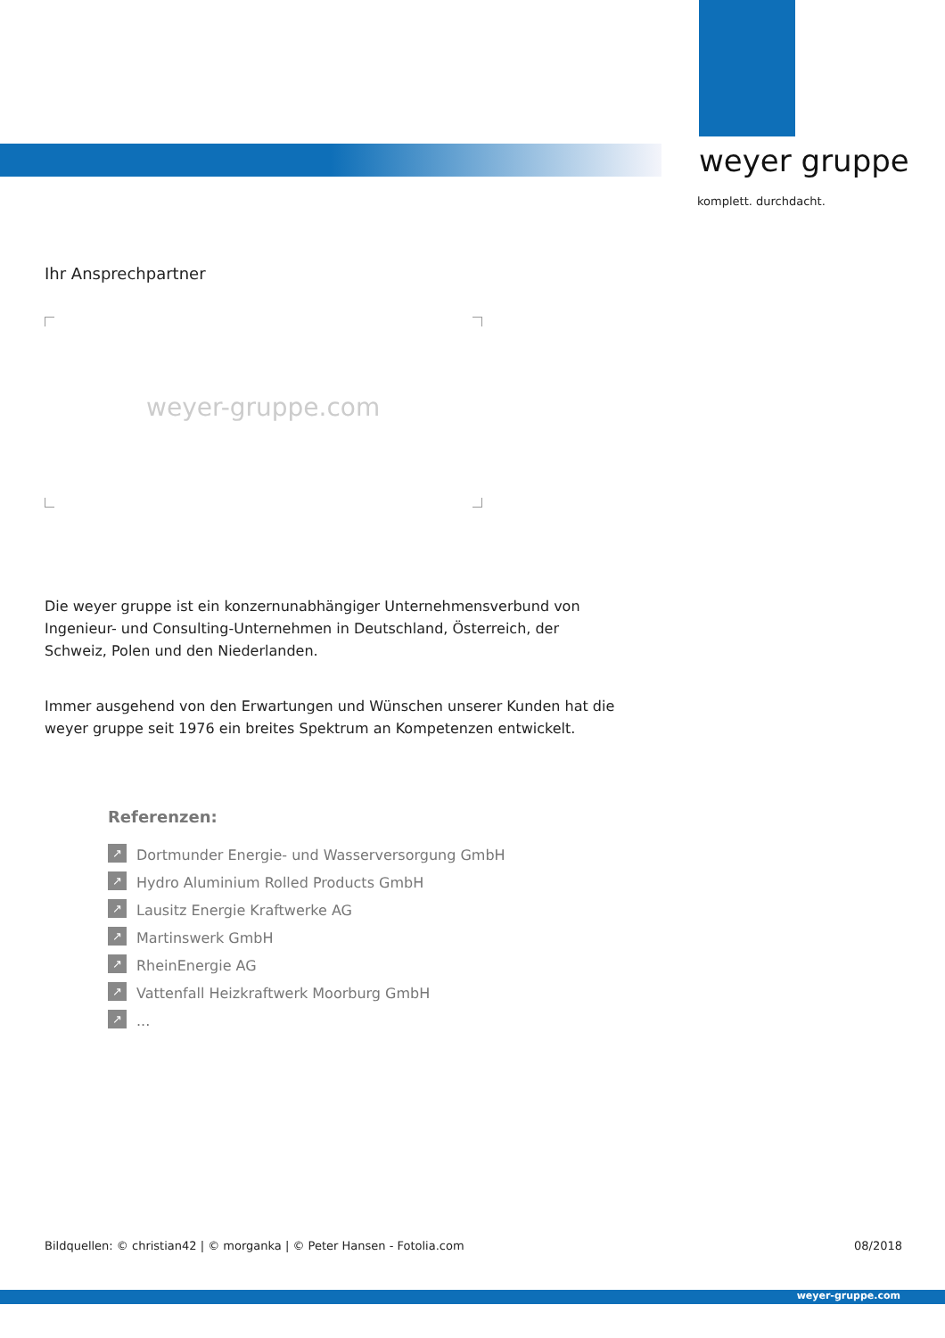weyer gruppe
komplett. durchdacht.
Ihr Ansprechpartner
weyer-gruppe.com
Die weyer gruppe ist ein konzernunabhängiger Unternehmensverbund von Ingenieur- und Consulting-Unternehmen in Deutschland, Österreich, der Schweiz, Polen und den Niederlanden.
Immer ausgehend von den Erwartungen und Wünschen unserer Kunden hat die weyer gruppe seit 1976 ein breites Spektrum an Kompetenzen entwickelt.
Referenzen:
↗ Dortmunder Energie- und Wasserversorgung GmbH
↗ Hydro Aluminium Rolled Products GmbH
↗ Lausitz Energie Kraftwerke AG
↗ Martinswerk GmbH
↗ RheinEnergie AG
↗ Vattenfall Heizkraftwerk Moorburg GmbH
↗...
Bildquellen: © christian42 | © morganka | © Peter Hansen - Fotolia.com
08/2018
weyer-gruppe.com